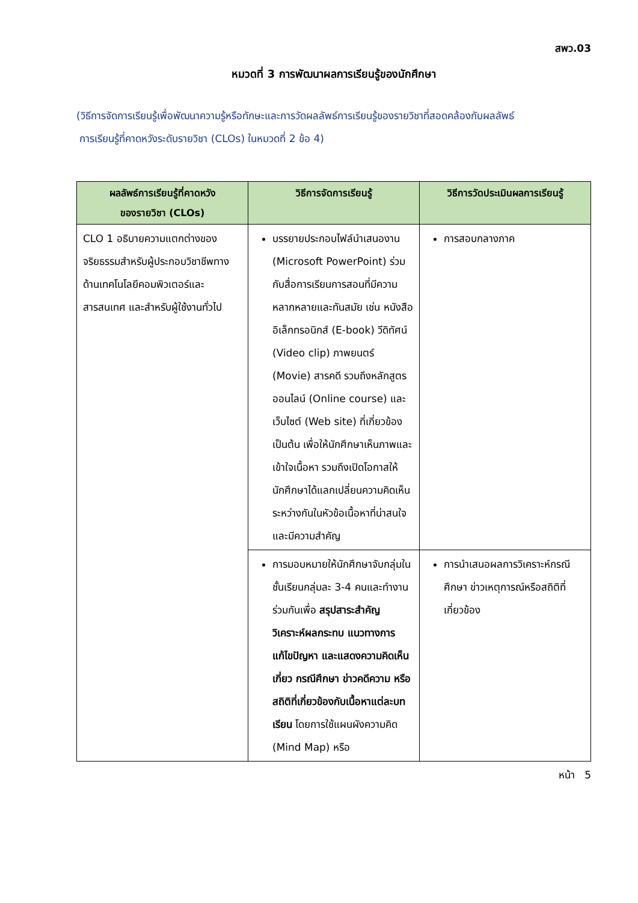สพว.03
หมวดที่ 3 การพัฒนาผลการเรียนรู้ของนักศึกษา
(วิธีการจัดการเรียนรู้เพื่อพัฒนาความรู้หรือทักษะและการวัดผลลัพธ์การเรียนรู้ของรายวิชาที่สอดคล้องกับผลลัพธ์
การเรียนรู้ที่คาดหวังระดับรายวิชา (CLOs) ในหมวดที่ 2 ข้อ 4)
| ผลลัพธ์การเรียนรู้ที่คาดหวัง ของรายวิชา (CLOs) | วิธีการจัดการเรียนรู้ | วิธีการวัดประเมินผลการเรียนรู้ |
| --- | --- | --- |
| CLO 1 อธิบายความแตกต่างของจริยธรรมสำหรับผู้ประกอบวิชาชีพทางด้านเทคโนโลยีคอมพิวเตอร์และสารสนเทศ และสำหรับผู้ใช้งานทั่วไป | บรรยายประกอบไฟล์นำเสนองาน (Microsoft PowerPoint) ร่วมกับสื่อการเรียนการสอนที่มีความหลากหลายและทันสมัย เช่น หนังสืออิเล็กทรอนิกส์ (E-book) วีดิทัศน์ (Video clip) ภาพยนตร์ (Movie) สารคดี รวมถึงหลักสูตรออนไลน์ (Online course) และเว็บไซต์ (Web site) ที่เกี่ยวข้อง เป็นต้น เพื่อให้นักศึกษาเห็นภาพและเข้าใจเนื้อหา รวมถึงเปิดโอกาสให้นักศึกษาได้แลกเปลี่ยนความคิดเห็นระหว่างกันในหัวข้อเนื้อหาที่น่าสนใจและมีความสำคัญ | การสอบกลางภาค |
| | การมอบหมายให้นักศึกษาจับกลุ่มในชั้นเรียนกลุ่มละ 3-4 คนและทำงานร่วมกันเพื่อ สรุปสาระสำคัญ วิเคราะห์ผลกระทบ แนวทางการแก้ไขปัญหา และแสดงความคิดเห็นเกี่ยว กรณีศึกษา ข่าวคดีความ หรือสถิติที่เกี่ยวข้องกับเนื้อหาแต่ละบทเรียน โดยการใช้แผนผังความคิด (Mind Map) หรือ | การนำเสนอผลการวิเคราะห์กรณีศึกษา ข่าวเหตุการณ์หรือสถิติที่เกี่ยวข้อง |
หน้า 5